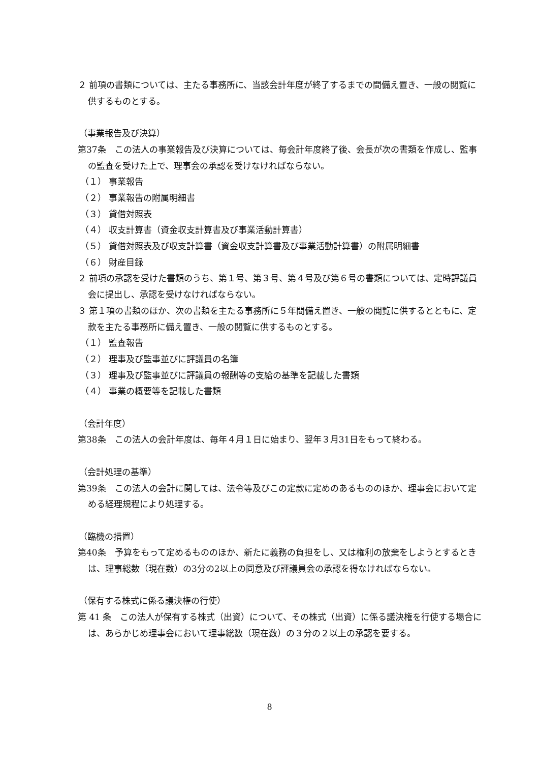２ 前項の書類については、主たる事務所に、当該会計年度が終了するまでの間備え置き、一般の閲覧に供するものとする。
（事業報告及び決算）
第37条　この法人の事業報告及び決算については、毎会計年度終了後、会長が次の書類を作成し、監事の監査を受けた上で、理事会の承認を受けなければならない。
（１） 事業報告
（２） 事業報告の附属明細書
（３） 貸借対照表
（４） 収支計算書（資金収支計算書及び事業活動計算書）
（５） 貸借対照表及び収支計算書（資金収支計算書及び事業活動計算書）の附属明細書
（６） 財産目録
２ 前項の承認を受けた書類のうち、第１号、第３号、第４号及び第６号の書類については、定時評議員会に提出し、承認を受けなければならない。
３ 第１項の書類のほか、次の書類を主たる事務所に５年間備え置き、一般の閲覧に供するとともに、定款を主たる事務所に備え置き、一般の閲覧に供するものとする。
（１） 監査報告
（２） 理事及び監事並びに評議員の名簿
（３） 理事及び監事並びに評議員の報酬等の支給の基準を記載した書類
（４） 事業の概要等を記載した書類
（会計年度）
第38条　この法人の会計年度は、毎年４月１日に始まり、翌年３月31日をもって終わる。
（会計処理の基準）
第39条　この法人の会計に関しては、法令等及びこの定款に定めのあるもののほか、理事会において定める経理規程により処理する。
（臨機の措置）
第40条　予算をもって定めるもののほか、新たに義務の負担をし、又は権利の放棄をしようとするときは、理事総数（現在数）の3分の2以上の同意及び評議員会の承認を得なければならない。
（保有する株式に係る議決権の行使）
第 41 条　この法人が保有する株式（出資）について、その株式（出資）に係る議決権を行使する場合には、あらかじめ理事会において理事総数（現在数）の３分の２以上の承認を要する。
8